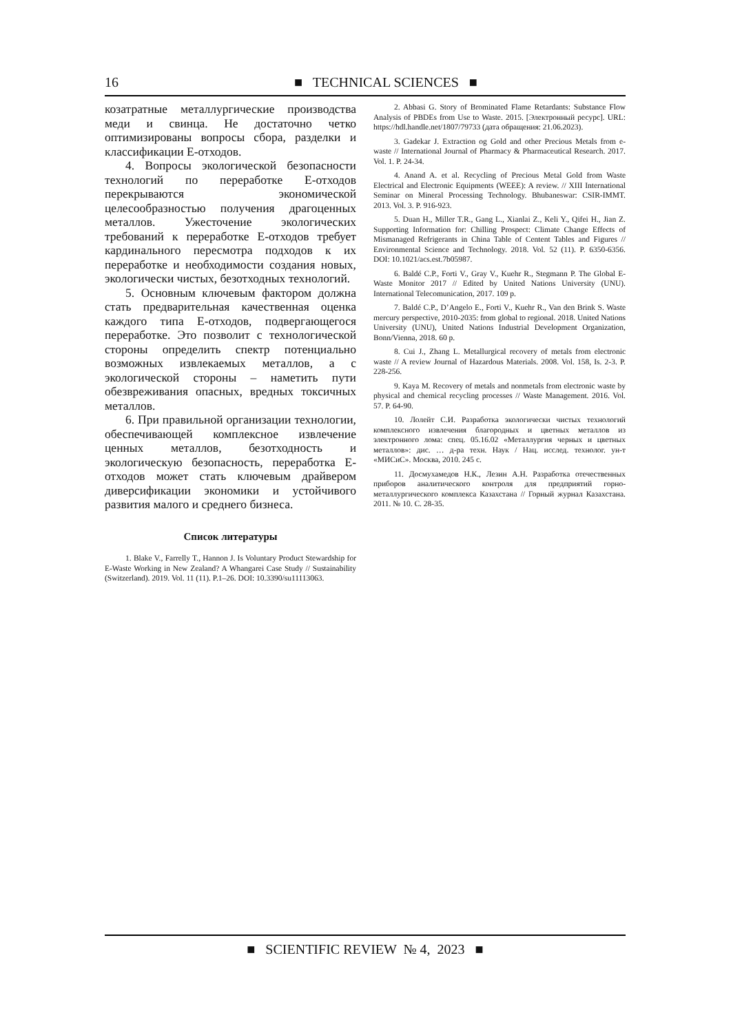16
■ TECHNICAL SCIENCES ■
козатратные металлургические производства меди и свинца. Не достаточно четко оптимизированы вопросы сбора, разделки и классификации Е-отходов.
4. Вопросы экологической безопасности технологий по переработке Е-отходов перекрываются экономической целесообразностью получения драгоценных металлов. Ужесточение экологических требований к переработке Е-отходов требует кардинального пересмотра подходов к их переработке и необходимости создания новых, экологически чистых, безотходных технологий.
5. Основным ключевым фактором должна стать предварительная качественная оценка каждого типа Е-отходов, подвергающегося переработке. Это позволит с технологической стороны определить спектр потенциально возможных извлекаемых металлов, а с экологической стороны – наметить пути обезвреживания опасных, вредных токсичных металлов.
6. При правильной организации технологии, обеспечивающей комплексное извлечение ценных металлов, безотходность и экологическую безопасность, переработка Е-отходов может стать ключевым драйвером диверсификации экономики и устойчивого развития малого и среднего бизнеса.
Список литературы
1. Blake V., Farrelly T., Hannon J. Is Voluntary Product Stewardship for E-Waste Working in New Zealand? A Whangarei Case Study // Sustainability (Switzerland). 2019. Vol. 11 (11). P.1–26. DOI: 10.3390/su11113063.
2. Abbasi G. Story of Brominated Flame Retardants: Substance Flow Analysis of PBDEs from Use to Waste. 2015. [Электронный ресурс]. URL: https://hdl.handle.net/1807/79733 (дата обращения: 21.06.2023).
3. Gadekar J. Extraction og Gold and other Precious Metals from e-waste // International Journal of Pharmacy & Pharmaceutical Research. 2017. Vol. 1. P. 24-34.
4. Anand A. et al. Recycling of Precious Metal Gold from Waste Electrical and Electronic Equipments (WEEE): A review. // XIII International Seminar on Mineral Processing Technology. Bhubaneswar: CSIR-IMMT. 2013. Vol. 3. P. 916-923.
5. Duan H., Miller T.R., Gang L., Xianlai Z., Keli Y., Qifei H., Jian Z. Supporting Information for: Chilling Prospect: Climate Change Effects of Mismanaged Refrigerants in China Table of Centent Tables and Figures // Environmental Science and Technology. 2018. Vol. 52 (11). P. 6350-6356. DOI: 10.1021/acs.est.7b05987.
6. Baldé C.P., Forti V., Gray V., Kuehr R., Stegmann P. The Global E-Waste Monitor 2017 // Edited by United Nations University (UNU). International Telecomunication, 2017. 109 p.
7. Baldé C.P., D’Angelo E., Forti V., Kuehr R., Van den Brink S. Waste mercury perspective, 2010-2035: from global to regional. 2018. United Nations University (UNU), United Nations Industrial Development Organization, Bonn/Vienna, 2018. 60 p.
8. Cui J., Zhang L. Metallurgical recovery of metals from electronic waste // A review Journal of Hazardous Materials. 2008. Vol. 158, Is. 2-3. P. 228-256.
9. Kaya M. Recovery of metals and nonmetals from electronic waste by physical and chemical recycling processes // Waste Management. 2016. Vol. 57. P. 64-90.
10. Лолейт С.И. Разработка экологически чистых технологий комплексного извлечения благородных и цветных металлов из электронного лома: спец. 05.16.02 «Металлургия черных и цветных металлов»: дис. … д-ра техн. Наук / Нац. исслед. технолог. ун-т «МИСиС». Москва, 2010. 245 с.
11. Досмухамедов Н.К., Лезин А.Н. Разработка отечественных приборов аналитического контроля для предприятий горно-металлургического комплекса Казахстана // Горный журнал Казахстана. 2011. № 10. С. 28-35.
■ SCIENTIFIC REVIEW № 4, 2023 ■